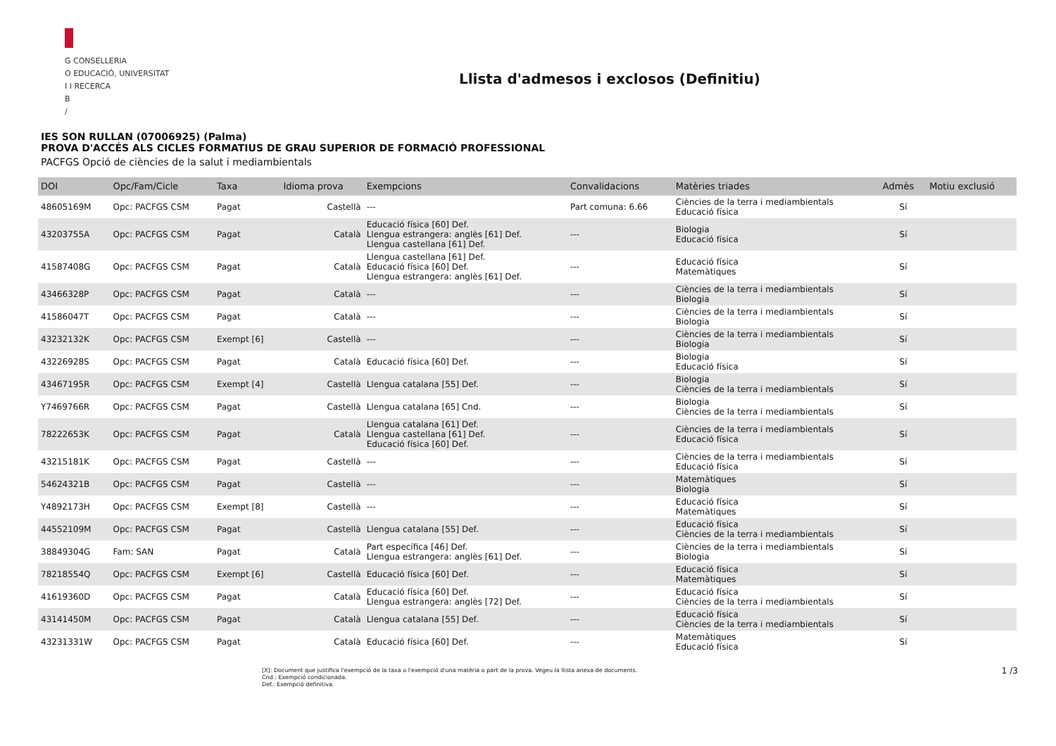G CONSELLERIA
O EDUCACIÓ, UNIVERSITAT
I I RECERCA
B
/
Llista d'admesos i exclosos (Definitiu)
IES SON RULLAN (07006925) (Palma)
PROVA D'ACCÉS ALS CICLES FORMATIUS DE GRAU SUPERIOR DE FORMACIÓ PROFESSIONAL
PACFGS Opció de ciències de la salut i mediambientals
| DOI | Opc/Fam/Cicle | Taxa | Idioma prova | Exempcions | Convalidacions | Matèries triades | Admès | Motiu exclusió |
| --- | --- | --- | --- | --- | --- | --- | --- | --- |
| 48605169M | Opc: PACFGS CSM | Pagat | Castellà | --- | Part comuna: 6.66 | Ciències de la terra i mediambientals Educació física | Sí | |
| 43203755A | Opc: PACFGS CSM | Pagat | Català | Educació física [60] Def. Llengua estrangera: anglès [61] Def. Llengua castellana [61] Def. | --- | Biologia Educació física | Sí | |
| 41587408G | Opc: PACFGS CSM | Pagat | Català | Llengua castellana [61] Def. Educació física [60] Def. Llengua estrangera: anglès [61] Def. | --- | Educació física Matemàtiques | Sí | |
| 43466328P | Opc: PACFGS CSM | Pagat | Català | --- | --- | Ciències de la terra i mediambientals Biologia | Sí | |
| 41586047T | Opc: PACFGS CSM | Pagat | Català | --- | --- | Ciències de la terra i mediambientals Biologia | Sí | |
| 43232132K | Opc: PACFGS CSM | Exempt [6] | Castellà | --- | --- | Ciències de la terra i mediambientals Biologia | Sí | |
| 43226928S | Opc: PACFGS CSM | Pagat | Català | Educació física [60] Def. | --- | Biologia Educació física | Sí | |
| 43467195R | Opc: PACFGS CSM | Exempt [4] | Castellà | Llengua catalana [55] Def. | --- | Biologia Ciències de la terra i mediambientals | Sí | |
| Y7469766R | Opc: PACFGS CSM | Pagat | Castellà | Llengua catalana [65] Cnd. | --- | Biologia Ciències de la terra i mediambientals | Sí | |
| 78222653K | Opc: PACFGS CSM | Pagat | Català | Llengua catalana [61] Def. Llengua castellana [61] Def. Educació física [60] Def. | --- | Ciències de la terra i mediambientals Educació física | Sí | |
| 43215181K | Opc: PACFGS CSM | Pagat | Castellà | --- | --- | Ciències de la terra i mediambientals Educació física | Sí | |
| 54624321B | Opc: PACFGS CSM | Pagat | Castellà | --- | --- | Matemàtiques Biologia | Sí | |
| Y4892173H | Opc: PACFGS CSM | Exempt [8] | Castellà | --- | --- | Educació física Matemàtiques | Sí | |
| 44552109M | Opc: PACFGS CSM | Pagat | Castellà | Llengua catalana [55] Def. | --- | Educació física Ciències de la terra i mediambientals | Sí | |
| 38849304G | Fam: SAN | Pagat | Català | Part específica [46] Def. Llengua estrangera: anglès [61] Def. | --- | Ciències de la terra i mediambientals Biologia | Sí | |
| 78218554Q | Opc: PACFGS CSM | Exempt [6] | Castellà | Educació física [60] Def. | --- | Educació física Matemàtiques | Sí | |
| 41619360D | Opc: PACFGS CSM | Pagat | Català | Educació física [60] Def. Llengua estrangera: anglès [72] Def. | --- | Educació física Ciències de la terra i mediambientals | Sí | |
| 43141450M | Opc: PACFGS CSM | Pagat | Català | Llengua catalana [55] Def. | --- | Educació física Ciències de la terra i mediambientals | Sí | |
| 43231331W | Opc: PACFGS CSM | Pagat | Català | Educació física [60] Def. | --- | Matemàtiques Educació física | Sí | |
[X]: Document que justifica l'exempció de la taxa o l'exempció d'una matèria o part de la prova. Vegeu la llista anexa de documents.
Cnd.: Exempció condicionada.
Def.: Exempció definitiva.
1 /3